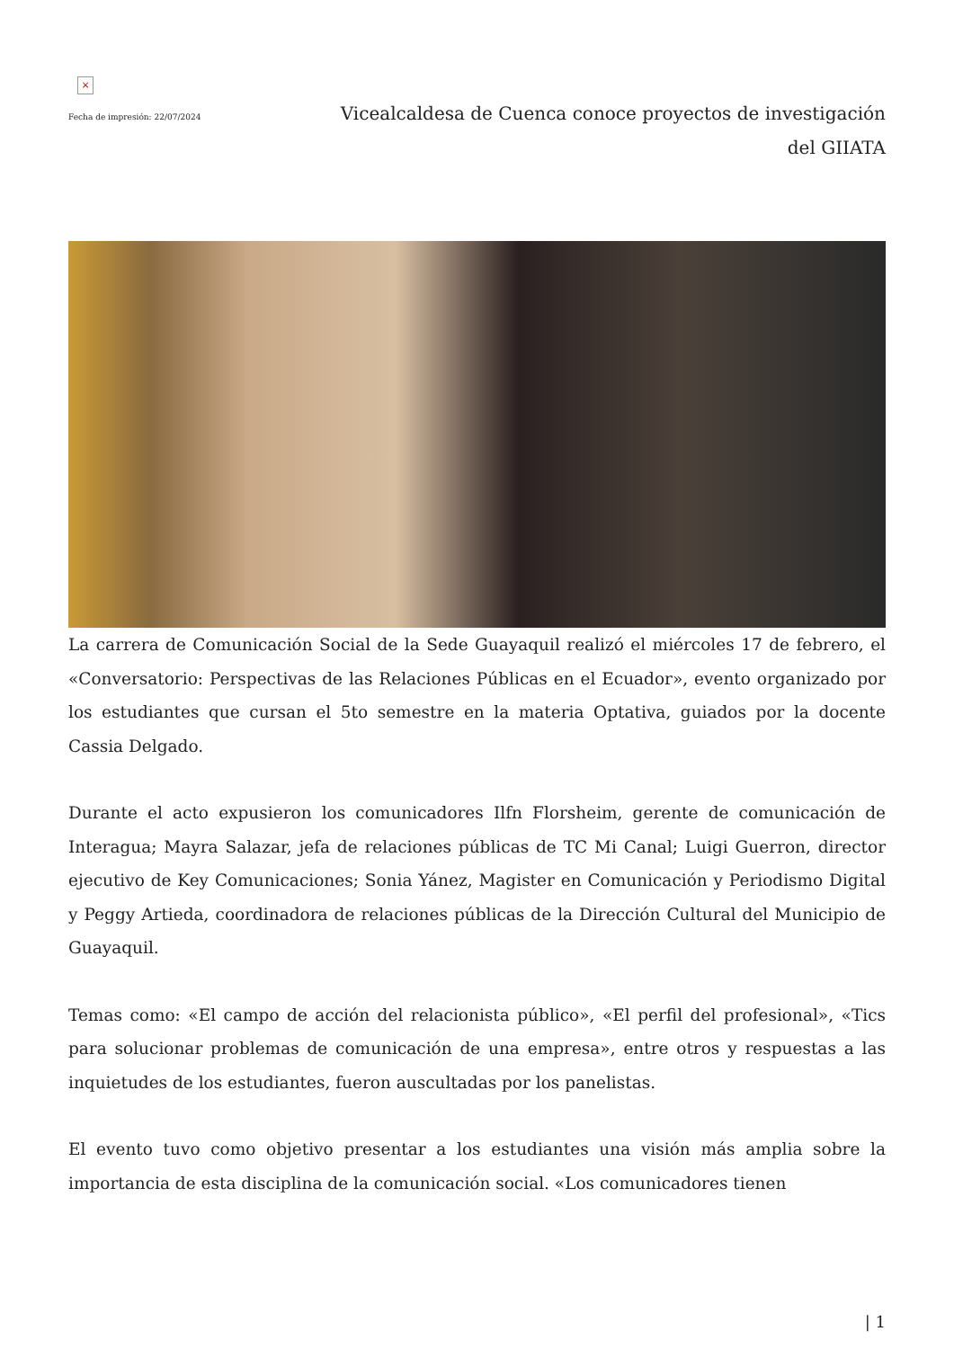×
Fecha de impresión: 22/07/2024
Vicealcaldesa de Cuenca conoce proyectos de investigación del GIIATA
La carrera de Comunicación Social de la Sede Guayaquil realizó el miércoles 17 de febrero, el «Conversatorio: Perspectivas de las Relaciones Públicas en el Ecuador», evento organizado por los estudiantes que cursan el 5to semestre en la materia Optativa, guiados por la docente Cassia Delgado.
Durante el acto expusieron los comunicadores Ilfn Florsheim, gerente de comunicación de Interagua; Mayra Salazar, jefa de relaciones públicas de TC Mi Canal; Luigi Guerron, director ejecutivo de Key Comunicaciones; Sonia Yánez, Magister en Comunicación y Periodismo Digital y Peggy Artieda, coordinadora de relaciones públicas de la Dirección Cultural del Municipio de Guayaquil.
Temas como: «El campo de acción del relacionista público», «El perfil del profesional», «Tics para solucionar problemas de comunicación de una empresa», entre otros y respuestas a las inquietudes de los estudiantes, fueron auscultadas por los panelistas.
El evento tuvo como objetivo presentar a los estudiantes una visión más amplia sobre la importancia de esta disciplina de la comunicación social. «Los comunicadores tienen
| 1